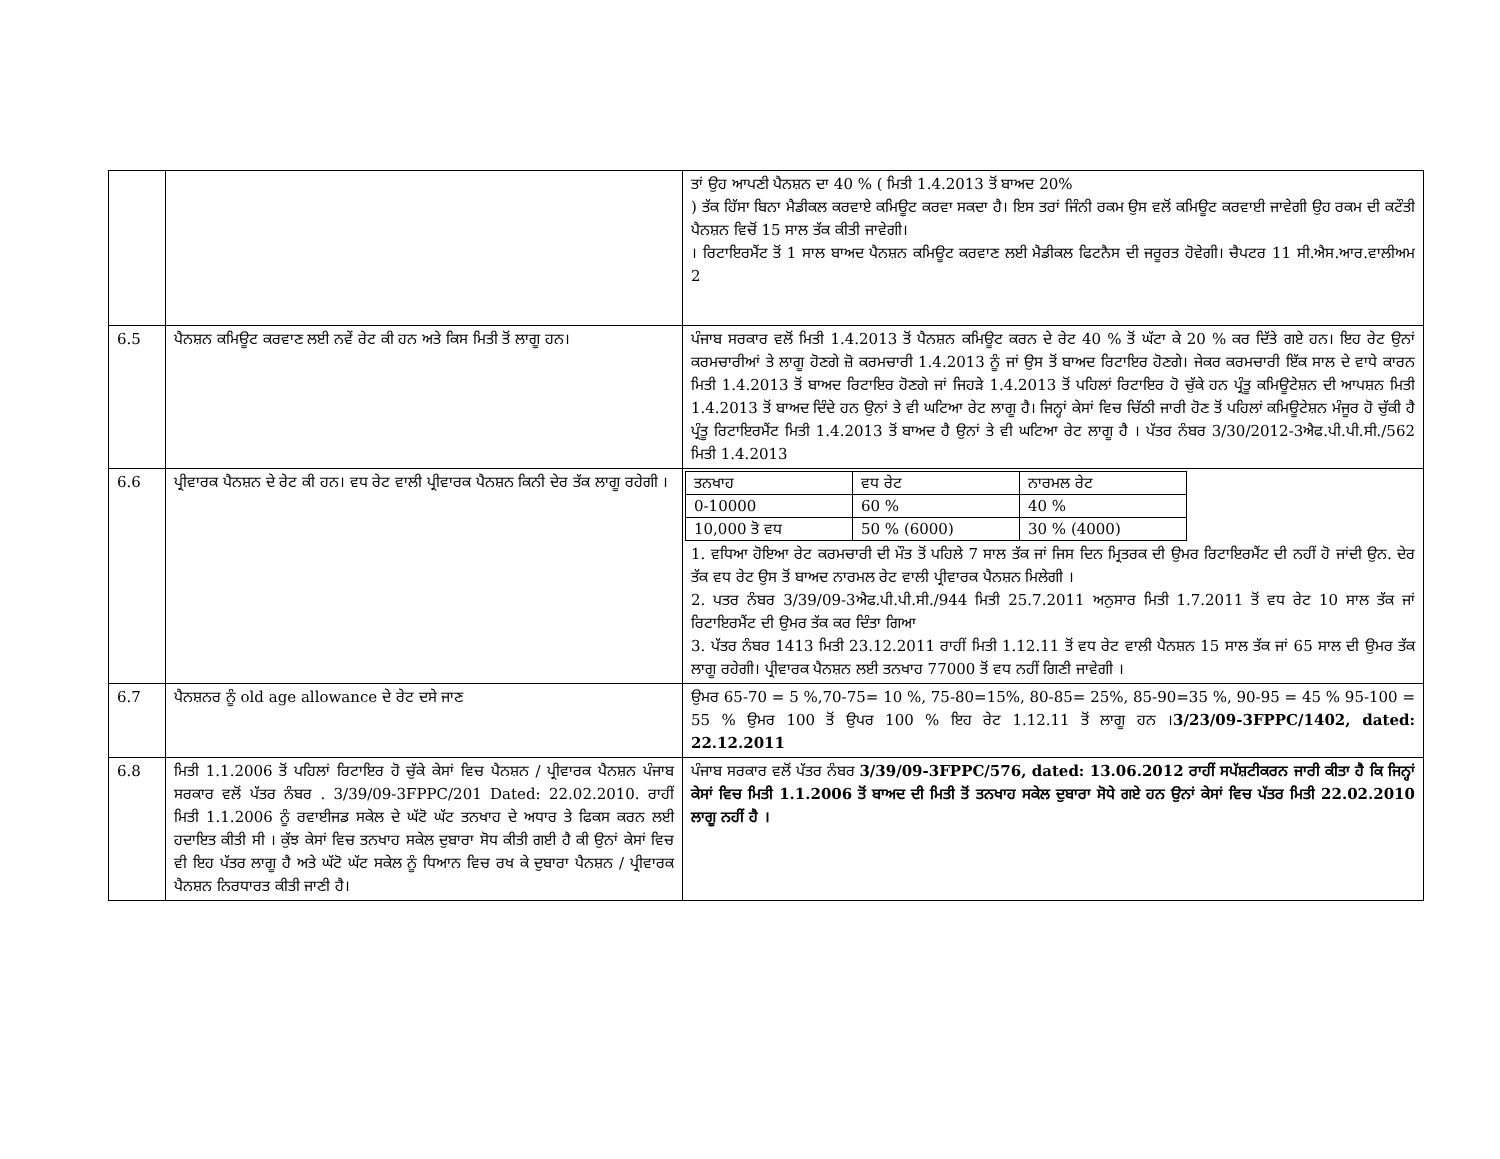| | | ਤਾਂ ਉਹ ਆਪਣੀ ਪੈਨਸ਼ਨ ਦਾ 40 % ( ਮਿਤੀ 1.4.2013 ਤੋਂ ਬਾਅਦ 20% ) ਤੱਕ ਹਿੱਸਾ ਬਿਨਾ ਮੈਡੀਕਲ ਕਰਵਾਏ ਕਮਿਊਟ ਕਰਵਾ ਸਕਦਾ ਹੈ। ਇਸ ਤਰਾਂ ਜਿੰਨੀ ਰਕਮ ਉਸ ਵਲੋਂ ਕਮਿਊਟ ਕਰਵਾਈ ਜਾਵੇਗੀ ਉਹ ਰਕਮ ਦੀ ਕਟੌਤੀ ਪੈਨਸ਼ਨ ਵਿਚੋਂ 15 ਸਾਲ ਤੱਕ ਕੀਤੀ ਜਾਵੇਗੀ। । ਰਿਟਾਇਰਮੈਂਟ ਤੋਂ 1 ਸਾਲ ਬਾਅਦ ਪੈਨਸ਼ਨ ਕਮਿਊਟ ਕਰਵਾਣ ਲਈ ਮੈਡੀਕਲ ਫਿਟਨੈਸ ਦੀ ਜਰੂਰਤ ਹੋਵੇਗੀ। ਚੈਪਟਰ 11 ਸੀ.ਐਸ.ਆਰ.ਵਾਲੀਅਮ 2 |
| 6.5 | ਪੈਨਸ਼ਨ ਕਮਿਊਟ ਕਰਵਾਣ ਲਈ ਨਵੇਂ ਰੇਟ ਕੀ ਹਨ ਅਤੇ ਕਿਸ ਮਿਤੀ ਤੋਂ ਲਾਗੂ ਹਨ। | ਪੰਜਾਬ ਸਰਕਾਰ ਵਲੋਂ ਮਿਤੀ 1.4.2013 ਤੋਂ ਪੈਨਸ਼ਨ ਕਮਿਊਟ ਕਰਨ ਦੇ ਰੇਟ 40 % ਤੋਂ ਘੱਟਾ ਕੇ 20 % ਕਰ ਦਿੱਤੇ ਗਏ ਹਨ। ਇਹ ਰੇਟ ਉਨਾਂ ਕਰਮਚਾਰੀਆਂ ਤੇ ਲਾਗੂ ਹੋਣਗੇ ਜ਼ੋ ਕਰਮਚਾਰੀ 1.4.2013 ਨੂੰ ਜਾਂ ਉਸ ਤੋਂ ਬਾਅਦ ਰਿਟਾਇਰ ਹੋਣਗੇ। ਜੇਕਰ ਕਰਮਚਾਰੀ ਇੱਕ ਸਾਲ ਦੇ ਵਾਧੇ ਕਾਰਨ ਮਿਤੀ 1.4.2013 ਤੋਂ ਬਾਅਦ ਰਿਟਾਇਰ ਹੋਣਗੇ ਜਾਂ ਜਿਹੜੇ 1.4.2013 ਤੋਂ ਪਹਿਲਾਂ ਰਿਟਾਇਰ ਹੋ ਚੁੱਕੇ ਹਨ ਪ੍ਰੰਤੂ ਕਮਿਊਟੇਸ਼ਨ ਦੀ ਆਪਸ਼ਨ ਮਿਤੀ 1.4.2013 ਤੋਂ ਬਾਅਦ ਦਿੰਦੇ ਹਨ ਉਨਾਂ ਤੇ ਵੀ ਘਟਿਆ ਰੇਟ ਲਾਗੂ ਹੈ। ਜਿਨ੍ਹਾਂ ਕੇਸਾਂ ਵਿਚ ਚਿੱਠੀ ਜਾਰੀ ਹੋਣ ਤੋਂ ਪਹਿਲਾਂ ਕਮਿਊਟੇਸ਼ਨ ਮੰਜੂਰ ਹੋ ਚੁੱਕੀ ਹੈ ਪ੍ਰੰਤੂ ਰਿਟਾਇਰਮੈਂਟ ਮਿਤੀ 1.4.2013 ਤੋਂ ਬਾਅਦ ਹੈ ਉਨਾਂ ਤੇ ਵੀ ਘਟਿਆ ਰੇਟ ਲਾਗੂ ਹੈ । ਪੱਤਰ ਨੰਬਰ 3/30/2012-3ਐਫ.ਪੀ.ਪੀ.ਸੀ./562 ਮਿਤੀ 1.4.2013 |
| 6.6 | ਪ੍ਰੀਵਾਰਕ ਪੈਨਸ਼ਨ ਦੇ ਰੇਟ ਕੀ ਹਨ। ਵਧ ਰੇਟ ਵਾਲੀ ਪ੍ਰੀਵਾਰਕ ਪੈਨਸ਼ਨ ਕਿਨੀ ਦੇਰ ਤੱਕ ਲਾਗੂ ਰਹੇਗੀ । | / ਤਨਖਾਹ / ਵਧ ਰੇਟ / ਨਾਰਮਲ ਰੇਟ / / 0-10000 / 60 % / 40 % / / 10,000 ਤੋ ਵਧ / 50 % (6000) / 30 % (4000) / 1. ਵਧਿਆ ਹੋਇਆ ਰੇਟ ਕਰਮਚਾਰੀ ਦੀ ਮੌਤ ਤੋਂ ਪਹਿਲੇ 7 ਸਾਲ ਤੱਕ ਜਾਂ ਜਿਸ ਦਿਨ ਮ੍ਰਿਤਰਕ ਦੀ ਉਮਰ ਰਿਟਾਇਰਮੈਂਟ ਦੀ ਨਹੀਂ ਹੋ ਜਾਂਦੀ ਉਨ. ਦੇਰ ਤੱਕ ਵਧ ਰੇਟ ਉਸ ਤੋਂ ਬਾਅਦ ਨਾਰਮਲ ਰੇਟ ਵਾਲੀ ਪ੍ਰੀਵਾਰਕ ਪੈਨਸ਼ਨ ਮਿਲੇਗੀ । 2. ਪਤਰ ਨੰਬਰ 3/39/09-3ਐਫ.ਪੀ.ਪੀ.ਸੀ./944 ਮਿਤੀ 25.7.2011 ਅਨੁਸਾਰ ਮਿਤੀ 1.7.2011 ਤੋਂ ਵਧ ਰੇਟ 10 ਸਾਲ ਤੱਕ ਜਾਂ ਰਿਟਾਇਰਮੈਂਟ ਦੀ ਉਮਰ ਤੱਕ ਕਰ ਦਿੰਤਾ ਗਿਆ 3. ਪੱਤਰ ਨੰਬਰ 1413 ਮਿਤੀ 23.12.2011 ਰਾਹੀਂ ਮਿਤੀ 1.12.11 ਤੋਂ ਵਧ ਰੇਟ ਵਾਲੀ ਪੈਨਸ਼ਨ 15 ਸਾਲ ਤੱਕ ਜਾਂ 65 ਸਾਲ ਦੀ ਉਮਰ ਤੱਕ ਲਾਗੂ ਰਹੇਗੀ। ਪ੍ਰੀਵਾਰਕ ਪੈਨਸ਼ਨ ਲਈ ਤਨਖਾਹ 77000 ਤੋਂ ਵਧ ਨਹੀਂ ਗਿਣੀ ਜਾਵੇਗੀ । |
| 6.7 | ਪੈਨਸ਼ਨਰ ਨੂੰ old age allowance ਦੇ ਰੇਟ ਦਸੇ ਜਾਣ | ਉਮਰ 65-70 = 5 %,70-75= 10 %, 75-80=15%, 80-85= 25%, 85-90=35 %, 90-95 = 45 % 95-100 = 55 % ਉਮਰ 100 ਤੋਂ ਉਪਰ 100 % ਇਹ ਰੇਟ 1.12.11 ਤੋਂ ਲਾਗੂ ਹਨ । 3/23/09-3FPPC/1402, dated: 22.12.2011 |
| 6.8 | ਮਿਤੀ 1.1.2006 ਤੋਂ ਪਹਿਲਾਂ ਰਿਟਾਇਰ ਹੋ ਚੁੱਕੇ ਕੇਸਾਂ ਵਿਚ ਪੈਨਸ਼ਨ / ਪ੍ਰੀਵਾਰਕ ਪੈਨਸ਼ਨ ਪੰਜਾਬ ਸਰਕਾਰ ਵਲੋਂ ਪੱਤਰ ਨੰਬਰ . 3/39/09-3FPPC/201 Dated: 22.02.2010. ਰਾਹੀਂ ਮਿਤੀ 1.1.2006 ਨੂੰ ਰਵਾਈਜਡ ਸਕੇਲ ਦੇ ਘੱਟੋ ਘੱਟ ਤਨਖਾਹ ਦੇ ਅਧਾਰ ਤੇ ਫਿਕਸ ਕਰਨ ਲਈ ਹਦਾਇਤ ਕੀਤੀ ਸੀ । ਕੁੱਝ ਕੇਸਾਂ ਵਿਚ ਤਨਖਾਹ ਸਕੇਲ ਦੁਬਾਰਾ ਸੋਧ ਕੀਤੀ ਗਈ ਹੈ ਕੀ ਉਨਾਂ ਕੇਸਾਂ ਵਿਚ ਵੀ ਇਹ ਪੱਤਰ ਲਾਗੂ ਹੈ ਅਤੇ ਘੱਟੋ ਘੱਟ ਸਕੇਲ ਨੂੰ ਧਿਆਨ ਵਿਚ ਰਖ ਕੇ ਦੁਬਾਰਾ ਪੈਨਸ਼ਨ / ਪ੍ਰੀਵਾਰਕ ਪੈਨਸ਼ਨ ਨਿਰਧਾਰਤ ਕੀਤੀ ਜਾਣੀ ਹੈ। | ਪੰਜਾਬ ਸਰਕਾਰ ਵਲੋਂ ਪੱਤਰ ਨੰਬਰ 3/39/09-3FPPC/576, dated: 13.06.2012 ਰਾਹੀਂ ਸਪੱਸ਼ਟੀਕਰਨ ਜਾਰੀ ਕੀਤਾ ਹੈ ਕਿ ਜਿਨ੍ਹਾਂ ਕੇਸਾਂ ਵਿਚ ਮਿਤੀ 1.1.2006 ਤੋਂ ਬਾਅਦ ਦੀ ਮਿਤੀ ਤੋਂ ਤਨਖਾਹ ਸਕੇਲ ਦੁਬਾਰਾ ਸੋਧੇ ਗਏ ਹਨ ਉਨਾਂ ਕੇਸਾਂ ਵਿਚ ਪੱਤਰ ਮਿਤੀ 22.02.2010 ਲਾਗੂ ਨਹੀਂ ਹੈ । |